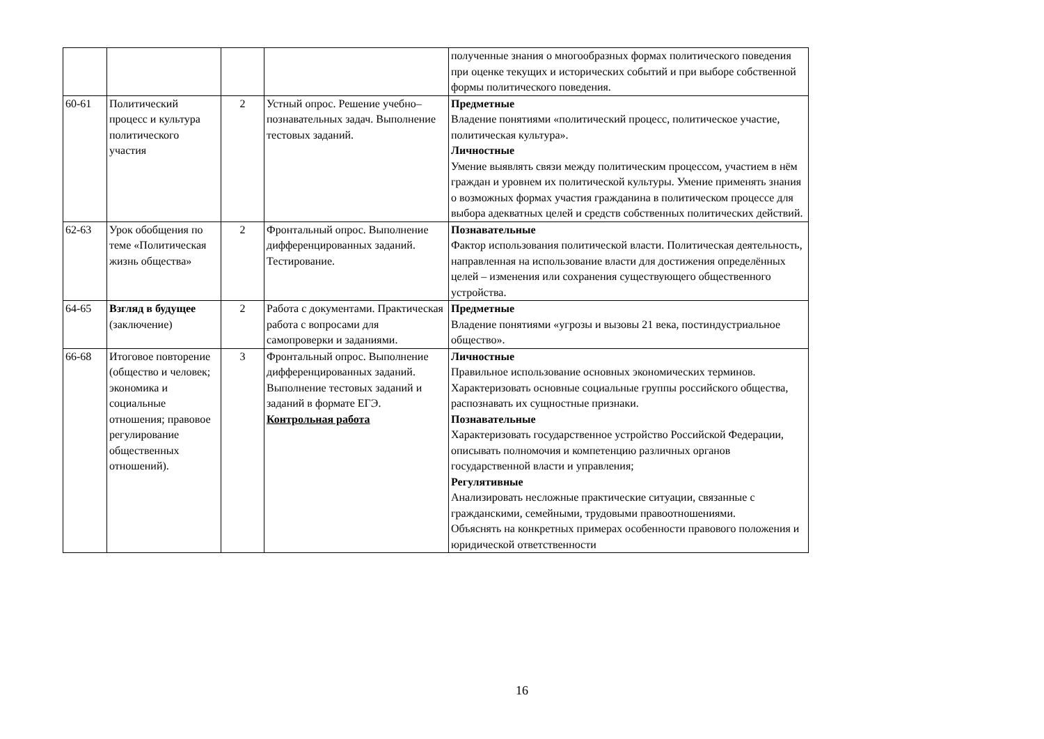| | | | | полученные знания о многообразных формах политического поведения при оценке текущих и исторических событий и при выборе собственной формы политического поведения. |
| 60-61 | Политический процесс и культура политического участия | 2 | Устный опрос. Решение учебно–познавательных задач. Выполнение тестовых заданий. | Предметные Владение понятиями «политический процесс, политическое участие, политическая культура». Личностные Умение выявлять связи между политическим процессом, участием в нём граждан и уровнем их политической культуры. Умение применять знания о возможных формах участия гражданина в политическом процессе для выбора адекватных целей и средств собственных политических действий. |
| 62-63 | Урок обобщения по теме «Политическая жизнь общества» | 2 | Фронтальный опрос. Выполнение дифференцированных заданий. Тестирование. | Познавательные Фактор использования политической власти. Политическая деятельность, направленная на использование власти для достижения определённых целей – изменения или сохранения существующего общественного устройства. |
| 64-65 | Взгляд в будущее (заключение) | 2 | Работа с документами. Практическая работа с вопросами для самопроверки и заданиями. | Предметные Владение понятиями «угрозы и вызовы 21 века, постиндустриальное общество». |
| 66-68 | Итоговое повторение (общество и человек; экономика и социальные отношения; правовое регулирование общественных отношений). | 3 | Фронтальный опрос. Выполнение дифференцированных заданий. Выполнение тестовых заданий и заданий в формате ЕГЭ. Контрольная работа | Личностные Правильное использование основных экономических терминов. Характеризовать основные социальные группы российского общества, распознавать их сущностные признаки. Познавательные Характеризовать государственное устройство Российской Федерации, описывать полномочия и компетенцию различных органов государственной власти и управления; Регулятивные Анализировать несложные практические ситуации, связанные с гражданскими, семейными, трудовыми правоотношениями. Объяснять на конкретных примерах особенности правового положения и юридической ответственности |
16